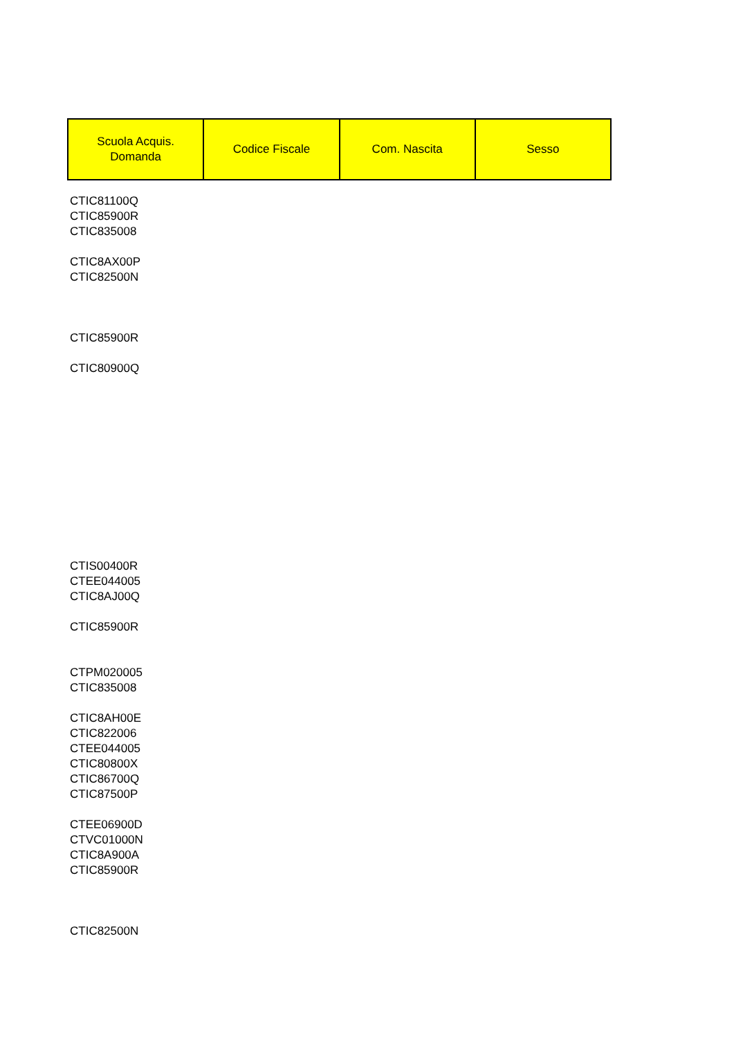| Scuola Acquis. Domanda | Codice Fiscale | Com. Nascita | Sesso |
| --- | --- | --- | --- |
CTIC81100Q
CTIC85900R
CTIC835008
CTIC8AX00P
CTIC82500N
CTIC85900R
CTIC80900Q
CTIS00400R
CTEE044005
CTIC8AJ00Q
CTIC85900R
CTPM020005
CTIC835008
CTIC8AH00E
CTIC822006
CTEE044005
CTIC80800X
CTIC86700Q
CTIC87500P
CTEE06900D
CTVC01000N
CTIC8A900A
CTIC85900R
CTIC82500N